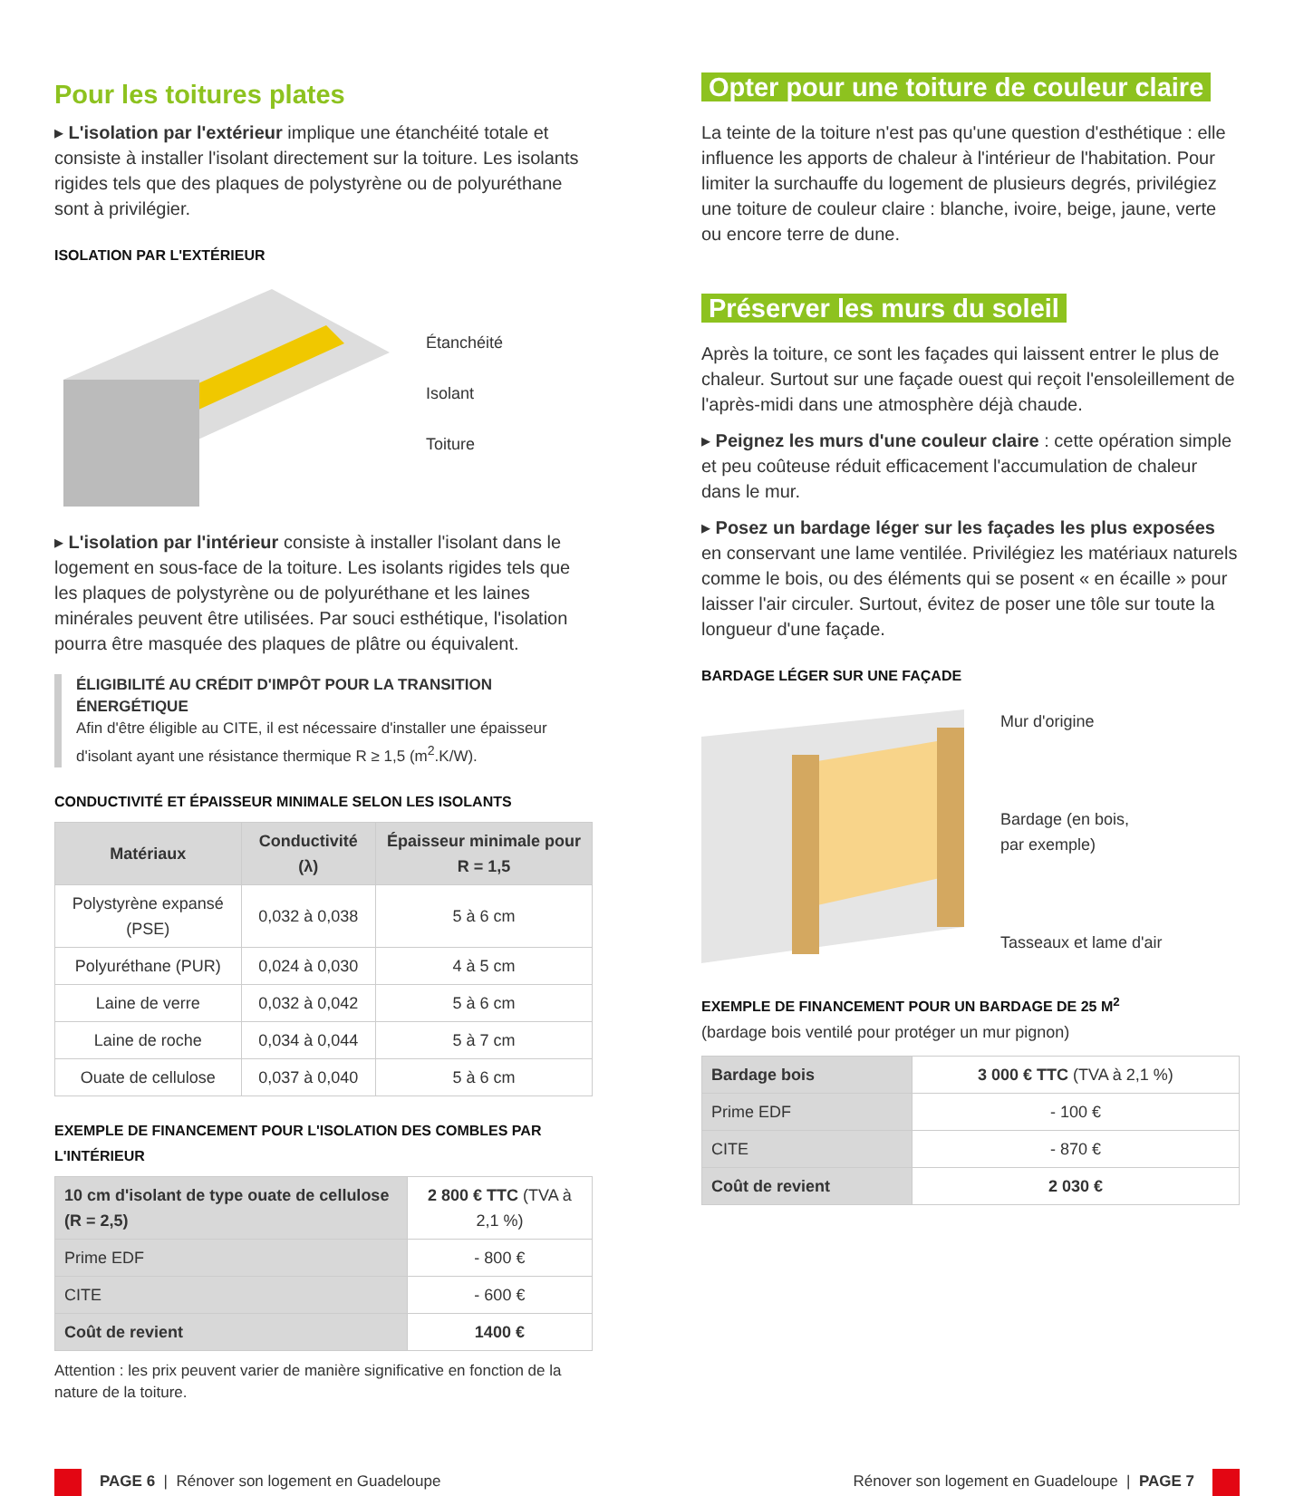Pour les toitures plates
▸ L'isolation par l'extérieur implique une étanchéité totale et consiste à installer l'isolant directement sur la toiture. Les isolants rigides tels que des plaques de polystyrène ou de polyuréthane sont à privilégier.
ISOLATION PAR L'EXTÉRIEUR
Étanchéité
Isolant
Toiture
▸ L'isolation par l'intérieur consiste à installer l'isolant dans le logement en sous-face de la toiture. Les isolants rigides tels que les plaques de polystyrène ou de polyuréthane et les laines minérales peuvent être utilisées. Par souci esthétique, l'isolation pourra être masquée des plaques de plâtre ou équivalent.
ÉLIGIBILITÉ AU CRÉDIT D'IMPÔT POUR LA TRANSITION ÉNERGÉTIQUE
Afin d'être éligible au CITE, il est nécessaire d'installer une épaisseur d'isolant ayant une résistance thermique R ≥ 1,5 (m<sup>2</sup>.K/W).
CONDUCTIVITÉ ET ÉPAISSEUR MINIMALE SELON LES ISOLANTS
| Matériaux | Conductivité (λ) | Épaisseur minimale pour R = 1,5 |
| --- | --- | --- |
| Polystyrène expansé (PSE) | 0,032 à 0,038 | 5 à 6 cm |
| Polyuréthane (PUR) | 0,024 à 0,030 | 4 à 5 cm |
| Laine de verre | 0,032 à 0,042 | 5 à 6 cm |
| Laine de roche | 0,034 à 0,044 | 5 à 7 cm |
| Ouate de cellulose | 0,037 à 0,040 | 5 à 6 cm |
EXEMPLE DE FINANCEMENT POUR L'ISOLATION DES COMBLES PAR L'INTÉRIEUR
| 10 cm d'isolant de type ouate de cellulose (R = 2,5) | 2 800 € TTC (TVA à 2,1 %) |
| Prime EDF | - 800 € |
| CITE | - 600 € |
| Coût de revient | 1400 € |
Attention : les prix peuvent varier de manière significative en fonction de la nature de la toiture.
Opter pour une toiture de couleur claire
La teinte de la toiture n'est pas qu'une question d'esthétique : elle influence les apports de chaleur à l'intérieur de l'habitation. Pour limiter la surchauffe du logement de plusieurs degrés, privilégiez une toiture de couleur claire : blanche, ivoire, beige, jaune, verte ou encore terre de dune.
Préserver les murs du soleil
Après la toiture, ce sont les façades qui laissent entrer le plus de chaleur. Surtout sur une façade ouest qui reçoit l'ensoleillement de l'après-midi dans une atmosphère déjà chaude.
▸ Peignez les murs d'une couleur claire : cette opération simple et peu coûteuse réduit efficacement l'accumulation de chaleur dans le mur.
▸ Posez un bardage léger sur les façades les plus exposées en conservant une lame ventilée. Privilégiez les matériaux naturels comme le bois, ou des éléments qui se posent « en écaille » pour laisser l'air circuler. Surtout, évitez de poser une tôle sur toute la longueur d'une façade.
BARDAGE LÉGER SUR UNE FAÇADE
Mur d'origine
Bardage (en bois,
par exemple)
Tasseaux et lame d'air
EXEMPLE DE FINANCEMENT POUR UN BARDAGE DE 25 M<sup>2</sup>
(bardage bois ventilé pour protéger un mur pignon)
| Bardage bois | 3 000 € TTC (TVA à 2,1 %) |
| Prime EDF | - 100 € |
| CITE | - 870 € |
| Coût de revient | 2 030 € |
PAGE 6 | Rénover son logement en Guadeloupe
Rénover son logement en Guadeloupe | PAGE 7